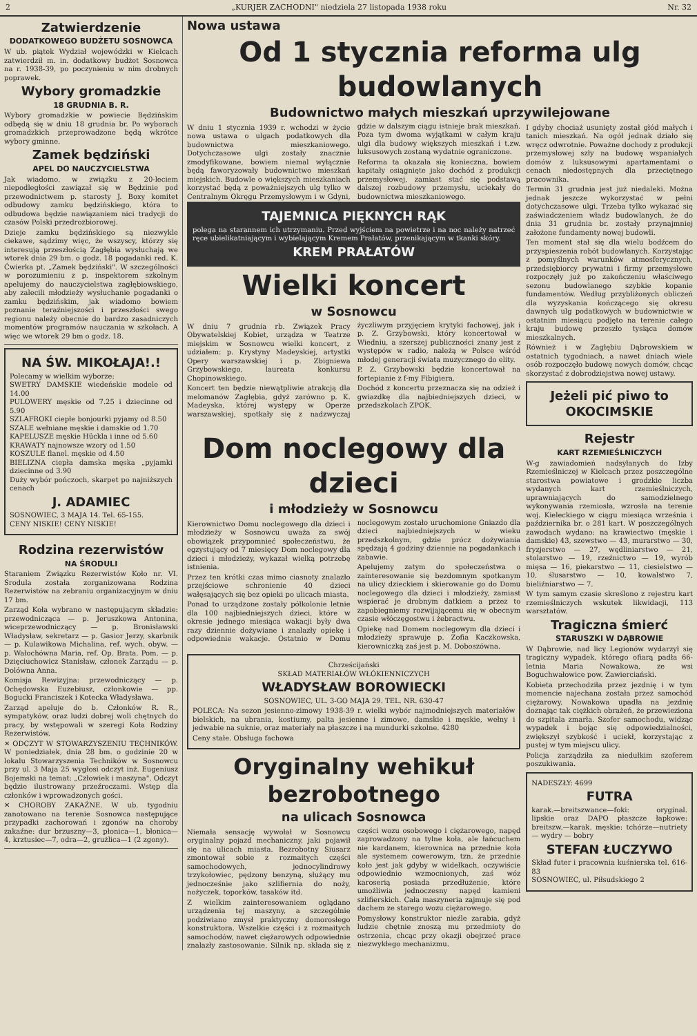2 „KURJER ZACHODNI" niedziela 27 listopada 1938 roku Nr. 32
Zatwierdzenie
DODATKOWEGO BUDŻETU SOSNOWCA
W ub. piątek Wydział wojewódzki w Kielcach zatwierdził m. in. dodatkowy budżet Sosnowca na r. 1938-39, po poczynieniu w nim drobnych poprawek.
Wybory gromadzkie
18 GRUDNIA B. R.
Wybory gromadzkie w powiecie Będzińskim odbędą się w dniu 18 grudnia br. Po wyborach gromadzkich przeprowadzone będą wkrótce wybory gminne.
Zamek będziński
APEL DO NAUCZYCIELSTWA
Jak wiadomo, w związku z 20-leciem niepodległości zawiązał się w Będzinie pod przewodnictwem p. starosty J. Boxy komitet odbudowy zamku będzińskiego, która to odbudowa będzie nawiązaniem nici tradycji do czasów Polski przedrozbiorowej.
Dzieje zamku będzińskiego są niezwykle ciekawe, sądzimy więc, że wszyscy, którzy się interesują przeszłością Zagłębia wysłuchają we wtorek dnia 29 bm. o godz. 18 pogadanki red. K. Ćwierka pt. „Zamek będziński". W szczególności w porozumieniu z p. inspektorem szkolnym apelujemy do nauczycielstwa zagłębiowskiego, aby zalecili młodzieży wysłuchanie pogadanki o zamku będzińskim, jak wiadomo bowiem poznanie teraźniejszości i przeszłości swego regionu należy obecnie do bardzo zasadniczych momentów programów nauczania w szkołach. A więc we wtorek 29 bm o godz. 18.
NA ŚW. MIKOŁAJA!.!
Polecamy w wielkim wyborze:
SWETRY DAMSKIE wiedeńskie modele od 14.00
PULOWERY męskie od 7.25 i dziecinne od 5.90
SZLAFROKI ciepłe bonjourki pyjamy od 8.50
SZALE wełniane męskie i damskie od 1.70
KAPELUSZE męskie Hückla i inne od 5.60
KRAWATY najnowsze wzory od 1.50
KOSZULE flanel. męskie od 4.50
BIELIZNA ciepła damska męska „pyjamki dziecinne od 3.90
Duży wybór pończoch, skarpet po najniższych cenach
J. ADAMIEC
SOSNOWIEC, 3 MAJA 14. Tel. 65-155.
CENY NISKIE! CENY NISKIE!
Rodzina rezerwistów
NA ŚRODULI
Staraniem Związku Rezerwistów Koło nr. VI. Środula została zorganizowana Rodzina Rezerwistów na zebraniu organizacyjnym w dniu 17 bm.
Zarząd Koła wybrano w następującym składzie: przewodnicząca — p. Jeruszkowa Antonina, wiceprzewodniczący — p. Bronisławski Władysław, sekretarz — p. Gasior Jerzy, skarbnik — p. Kulawikowa Michalina, ref. wych. obyw. — p. Wałochówna Maria, ref. Op. Brata. Pom. — p. Dzięciuchowicz Stanisław, członek Zarządu — p. Dolówna Anna.
Komisja Rewizyjna: przewodniczący — p. Ochędowska Euzebiusz, członkowie — pp. Bogucki Franciszek i Kotecka Władysława.
Zarząd apeluje do b. Członków R. R., sympatyków, oraz ludzi dobrej woli chętnych do pracy, by wstępowali w szeregi Koła Rodziny Rezerwistów.
✕ ODCZYT W STOWARZYSZENIU TECHNIKÓW. W poniedziałek, dnia 28 bm. o godzinie 20 w lokalu Stowarzyszenia Techników w Sosnowcu przy ul. 3 Maja 25 wygłosi odczyt inż. Eugeniusz Bojemski na temat: „Człowiek i maszyna". Odczyt będzie ilustrowany przeźroczami. Wstęp dla członków i wprowadzonych gości.
✕ CHOROBY ZAKAŹNE. W ub. tygodniu zanotowano na terenie Sosnowca następujące przypadki zachorowań i zgonów na choroby zakaźne: dur brzuszny—3, płonica—1, błonica—4, krztusiec—7, odra—2, grużlica—1 (2 zgony).
Nowa ustawa
Od 1 stycznia reforma ulg budowlanych
Budownictwo małych mieszkań uprzywilejowane
W dniu 1 stycznia 1939 r. wchodzi w życie nowa ustawa o ulgach podatkowych dla budownictwa mieszkaniowego. Dotychczasowe ulgi zostały znacznie zmodyfikowane, bowiem niemal wyłącznie będą faworyzowały budownictwo mieszkań miejskich. Budowle o większych mieszkaniach korzystać będą z poważniejszych ulg tylko w Centralnym Okręgu Przemysłowym i w Gdyni, gdzie w dalszym ciągu istnieje brak mieszkań. Poza tym dwoma wyjątkami w całym kraju ulgi dla budowy większych mieszkań i t.zw. luksusowych zostaną wydatnie ograniczone.
Reforma ta okazała się konieczna, bowiem kapitały osiągnięte jako dochód z produkcji przemysłowej, zamiast stać się podstawą dalszej rozbudowy przemysłu, uciekały do budownictwa mieszkaniowego.
TAJEMNICA PIĘKNYCH RĄK
polega na starannem ich utrzymaniu. Przed wyjściem na powietrze i na noc należy natrzeć ręce ubielikatniającym i wybielającym Kremem Prałatów, przenikającym w tkanki skóry.
KREM PRAŁATÓW
Wielki koncert
w Sosnowcu
W dniu 7 grudnia rb. Związek Pracy Obywatelskiej Kobiet, urządza w Teatrze miejskim w Sosnowcu wielki koncert, z udziałem: p. Krystyny Madeyskiej, artystki Opery warszawskiej i p. Zbigniewa Grzybowskiego, laureata konkursu Chopinowskiego.
Koncert ten będzie niewątpliwie atrakcją dla melomanów Zagłębia, gdyż zarówno p. K. Madeyska, której występy w Operze warszawskiej, spotkały się z nadzwyczaj życzliwym przyjęciem krytyki fachowej, jak i p. Z. Grzybowski, który koncertował w Wiedniu, a szerszej publiczności znany jest z występów w radio, należą w Polsce wśród młodej generacji świata muzycznego do elity.
P. Z. Grzybowski będzie koncertował na fortepianie z f-my Fibigiera.
Dochód z koncertu przeznacza się na odzież i gwiazdkę dla najbiedniejszych dzieci, w przedszkolach ZPOK.
I gdyby chociaż usunięty został głód małych i tanich mieszkań. Na ogół jednak działo się wręcz odwrotnie. Poważne dochody z produkcji przemysłowej szły na budowę wspaniałych domów z luksusowymi apartamentami o cenach niedostępnych dla przeciętnego pracownika.
Termin 31 grudnia jest już niedaleki. Można jednak jeszcze wykorzystać w pełni dotychczasowe ulgi. Trzeba tylko wykazać się zaświadczeniem władz budowlanych, że do dnia 31 grudnia br. zostały przynajmniej założone fundamenty nowej budowli.
Ten moment stał się dla wielu bodźcem do przyspieszenia robót budowlanych. Korzystając z pomyślnych warunków atmosferycznych, przedsiębiorcy prywatni i firmy przemysłowe rozpoczęły już po zakończeniu właściwego sezonu budowlanego szybkie kopanie fundamentów. Według przybliżonych obliczeń dla wyzyskania kończącego się okresu dawnych ulg podatkowych w budownictwie w ostatnim miesiącu podjęto na terenie całego kraju budowę przeszło tysiąca domów mieszkalnych.
Również i w Zagłębiu Dąbrowskiem w ostatnich tygodniach, a nawet dniach wiele osób rozpoczęło budowę nowych domów, chcąc skorzystać z dobrodziejstwa nowej ustawy.
Jeżeli pić piwo to OKOCIMSKIE
Dom noclegowy dla dzieci
i młodzieży w Sosnowcu
Kierownictwo Domu noclegowego dla dzieci i młodzieży w Sosnowcu uważa za swój obowiązek przypomnieć społeczeństwu, że egzystujący od 7 miesięcy Dom noclegowy dla dzieci i młodzieży, wykazał wielką potrzebę istnienia.
Przez ten krótki czas mimo ciasnoty znalazło przejściowe schronienie 40 dzieci wałęsających się bez opieki po ulicach miasta.
Ponad to urządzone zostały półkolonie letnie dla 100 najbiedniejszych dzieci, które w okresie jednego miesiąca wakacji były dwa razy dziennie dożywiane i znalazły opiekę i odpowiednie wakacje. Ostatnio w Domu noclegowym zostało uruchomione Gniazdo dla dzieci najbiedniejszych w wieku przedszkolnym, gdzie prócz dożywiania spędzają 4 godziny dziennie na pogadankach i zabawie.
Apelujemy zatym do społeczeństwa o zainteresowanie się bezdomnym spotkanym na ulicy dzieckiem i skierowanie go do Domu noclegowego dla dzieci i młodzieży, zamiast wspierać je drobnym datkiem a przez to zapobiegniemy rozwijającemu się w obecnym czasie włóczęgostwu i żebractwu.
Opiekę nad Domem noclegowym dla dzieci i młodzieży sprawuje p. Zofia Kaczkowska, kierowniczką zaś jest p. M. Doboszówna.
Chrześcijański
SKŁAD MATERIAŁÓW WŁÓKIENNICZYCH
WŁADYSŁAW BOROWIECKI
SOSNOWIEC, UL. 3-GO MAJA 29. TEL. NR. 630-47
POLECA: Na sezon jesienno-zimowy 1938-39 r. wielki wybór najmodniejszych materiałów bielskich, na ubrania, kostiumy, palta jesienne i zimowe, damskie i męskie, wełny i jedwabie na suknie, oraz materiały na płaszcze i na mundurki szkolne. 4280
Ceny stałe. Obsługa fachowa
Oryginalny wehikuł bezrobotnego
na ulicach Sosnowca
Niemała sensację wywołał w Sosnowcu oryginalny pojazd mechaniczny, jaki pojawił się na ulicach miasta. Bezrobotny Siusarz zmontował sobie z rozmaitych części samochodowych, jednocylindrowy trzykołowiec, pędzony benzyną, służący mu jednocześnie jako szlifiernia do noży, nożyczek, toporków, tasaków itd.
Z wielkim zainteresowaniem oglądano urządzenia tej maszyny, a szczególnie podziwiano zmysł praktyczny domorosłego konstruktora. Wszelkie części i z rozmaitych samochodów, nawet ciężarowych odpowiednie znalazły zastosowanie. Silnik np. składa się z części wozu osobowego i ciężarowego, napęd zaprowadzony na tylne koła, ale łańcuchem nie kardanem, kierownica na przednie koła ale systemem cowerowym, tzn. że przednie koło jest jak gdyby w widełkach, oczywiście odpowiednio wzmocnionych, zaś wóz karoserią posiada przedłużenie, które umożliwia jednoczesny napęd kamieni szlifierskich. Cała maszyneria zajmuje się pod dachem ze starego wozu ciężarowego.
Pomysłowy konstruktor nieźle zarabia, gdyż ludzie chętnie znoszą mu przedmioty do ostrzenia, chcąc przy okazji obejrzeć prace niezwykłego mechanizmu.
Rejestr
KART RZEMIEŚLNICZYCH
W-g zawiadomień nadsyłanych do Izby Rzemieślniczej w Kielcach przez poszczególne starostwa powiatowe i grodzkie liczba wydanych kart rzemieślniczych, uprawniających do samodzielnego wykonywania rzemiosła, wzrosła na terenie woj. Kieleckiego w ciągu miesiąca września i października br. o 281 kart. W poszczególnych zawodach wydano: na krawiectwo (męskie i damskie) 43, szewstwo — 43, murarstwo — 30, fryzjerstwo — 27, wędliniarstwo — 21, stolarstwo — 19, rzeźnictwo — 19, wyrób mięsa — 16, piekarstwo — 11, ciesielstwo — 10, ślusarstwo — 10, kowalstwo 7, bieliźniarstwo — 7.
W tym samym czasie skreślono z rejestru kart rzemieślniczych wskutek likwidacji, 113 warsztatów.
Tragiczna śmierć
STARUSZKI W DĄBROWIE
W Dąbrowie, nad licy Legionów wydarzył się tragiczny wypadek, którego ofiarą padła 66-letnia Maria Nowakowa, ze wsi Boguchwałowice pow. Zawierciański.
Kobieta przechodziła przez jezdnię i w tym momencie najechana została przez samochód ciężarowy. Nowakowa upadła na jezdnię doznając tak ciężkich obrażeń, że przewieziona do szpitala zmarła. Szofer samochodu, widząc wypadek i bojąc się odpowiedzialności, zwiększył szybkość i uciekł, korzystając z pustej w tym miejscu ulicy.
Policja zarządziła za niedułkim szoferem poszukiwania.
NADESZŁY: 4699
FUTRA
karak.—breitszwance—foki: oryginal. lipskie oraz DAPO płaszcze łapkowe: breitszw.—karak. męskie: tchórze—nutriety — wydry — bobry
STEFAN ŁUCZYWO
Skład futer i pracownia kuśnierska tel. 616-83
SOSNOWIEC, ul. Piłsudskiego 2